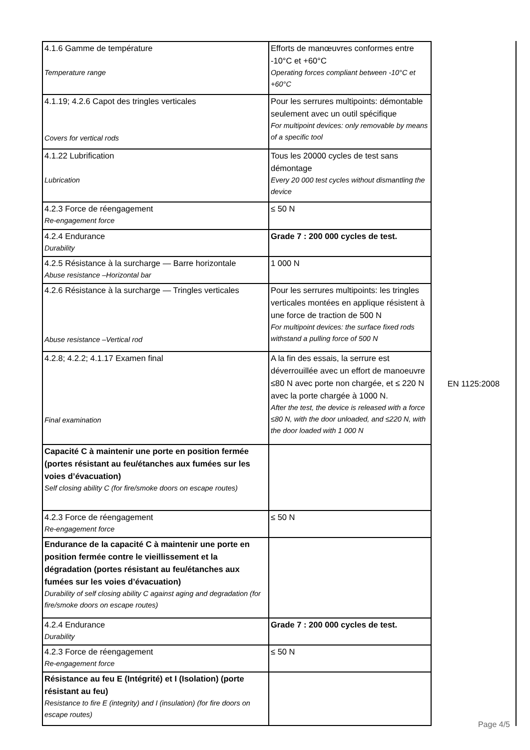| 4.1.6 Gamme de température Temperature range | Efforts de manœuvres conformes entre -10°C et +60°C Operating forces compliant between -10°C et +60°C |
| 4.1.19; 4.2.6 Capot des tringles verticales Covers for vertical rods | Pour les serrures multipoints: démontable seulement avec un outil spécifique For multipoint devices: only removable by means of a specific tool |
| 4.1.22 Lubrification Lubrication | Tous les 20000 cycles de test sans démontage Every 20 000 test cycles without dismantling the device |
| 4.2.3 Force de réengagement Re-engagement force | ≤ 50 N |
| 4.2.4 Endurance Durability | Grade 7 : 200 000 cycles de test. |
| 4.2.5 Résistance à la surcharge — Barre horizontale Abuse resistance –Horizontal bar | 1 000 N |
| 4.2.6 Résistance à la surcharge — Tringles verticales Abuse resistance –Vertical rod | Pour les serrures multipoints: les tringles verticales montées en applique résistent à une force de traction de 500 N For multipoint devices: the surface fixed rods withstand a pulling force of 500 N |
| 4.2.8; 4.2.2; 4.1.17 Examen final Final examination | A la fin des essais, la serrure est déverrouillée avec un effort de manoeuvre ≤80 N avec porte non chargée, et ≤ 220 N avec la porte chargée à 1000 N. After the test, the device is released with a force ≤80 N, with the door unloaded, and ≤220 N, with the door loaded with 1 000 N |
| Capacité C à maintenir une porte en position fermée (portes résistant au feu/étanches aux fumées sur les voies d’évacuation) Self closing ability C (for fire/smoke doors on escape routes) | |
| 4.2.3 Force de réengagement Re-engagement force | ≤ 50 N |
| Endurance de la capacité C à maintenir une porte en position fermée contre le vieillissement et la dégradation (portes résistant au feu/étanches aux fumées sur les voies d’évacuation) Durability of self closing ability C against aging and degradation (for fire/smoke doors on escape routes) | |
| 4.2.4 Endurance Durability | Grade 7 : 200 000 cycles de test. |
| 4.2.3 Force de réengagement Re-engagement force | ≤ 50 N |
| Résistance au feu E (Intégrité) et I (Isolation) (porte résistant au feu) Resistance to fire E (integrity) and I (insulation) (for fire doors on escape routes) | |
EN 1125:2008
Page 4/5